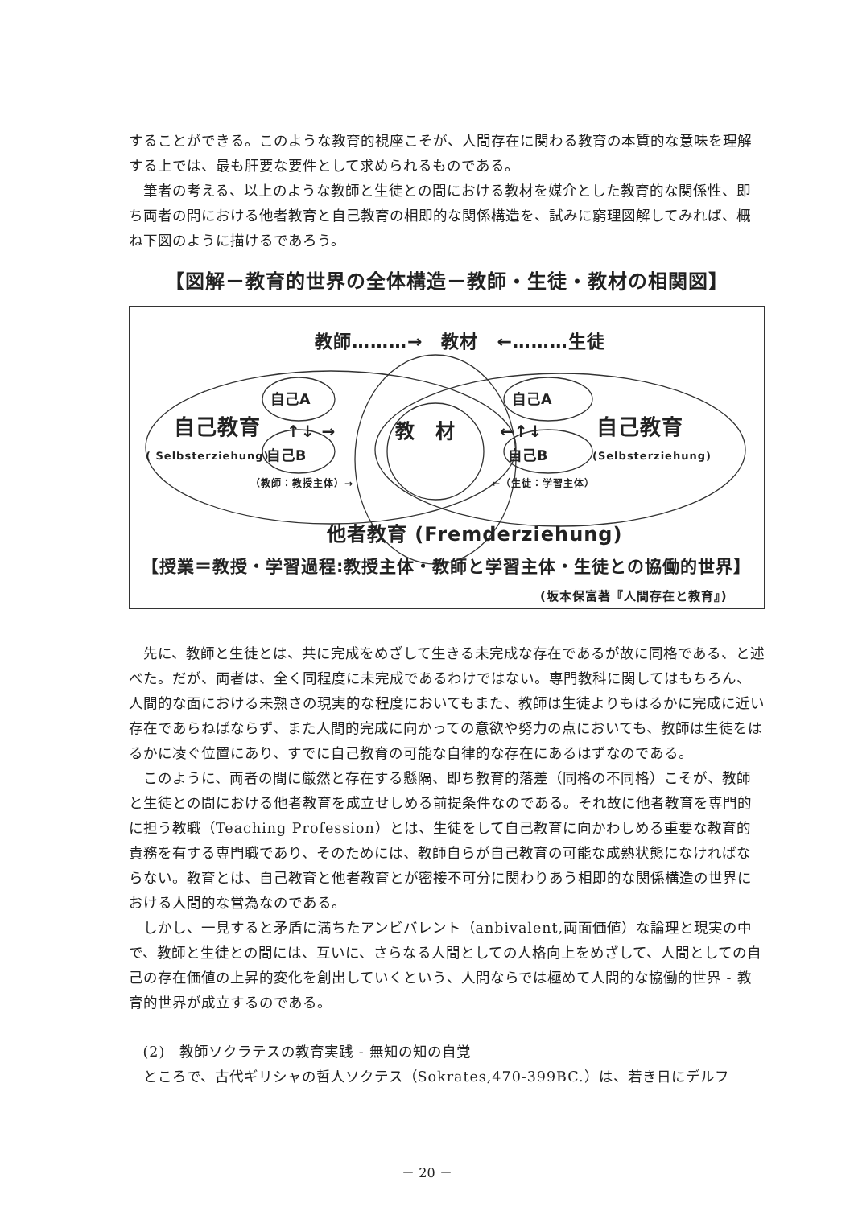することができる。このような教育的視座こそが、人間存在に関わる教育の本質的な意味を理解する上では、最も肝要な要件として求められるものである。
筆者の考える、以上のような教師と生徒との間における教材を媒介とした教育的な関係性、即ち両者の間における他者教育と自己教育の相即的な関係構造を、試みに窮理図解してみれば、概ね下図のように描けるであろう。
【図解－教育的世界の全体構造－教師・生徒・教材の相関図】
教師………→　教材　←………生徒
自己A 自己A
自己教育 ↑↓ → 教　材 ←↑↓ 自己教育
( Selbsterziehung) 自己B 自己B (Selbsterziehung)
（教師：教授主体）→ ←（生徒：学習主体）
他者教育 (Fremderziehung)
【授業＝教授・学習過程:教授主体・教師と学習主体・生徒との協働的世界】
(坂本保富著『人間存在と教育』)
先に、教師と生徒とは、共に完成をめざして生きる未完成な存在であるが故に同格である、と述べた。だが、両者は、全く同程度に未完成であるわけではない。専門教科に関してはもちろん、人間的な面における未熟さの現実的な程度においてもまた、教師は生徒よりもはるかに完成に近い存在であらねばならず、また人間的完成に向かっての意欲や努力の点においても、教師は生徒をはるかに凌ぐ位置にあり、すでに自己教育の可能な自律的な存在にあるはずなのである。
このように、両者の間に厳然と存在する懸隔、即ち教育的落差（同格の不同格）こそが、教師と生徒との間における他者教育を成立せしめる前提条件なのである。それ故に他者教育を専門的に担う教職（Teaching Profession）とは、生徒をして自己教育に向かわしめる重要な教育的責務を有する専門職であり、そのためには、教師自らが自己教育の可能な成熟状態になければならない。教育とは、自己教育と他者教育とが密接不可分に関わりあう相即的な関係構造の世界における人間的な営為なのである。
しかし、一見すると矛盾に満ちたアンビバレント（anbivalent,両面価値）な論理と現実の中で、教師と生徒との間には、互いに、さらなる人間としての人格向上をめざして、人間としての自己の存在価値の上昇的変化を創出していくという、人間ならでは極めて人間的な協働的世界 - 教育的世界が成立するのである。
(2)　教師ソクラテスの教育実践 - 無知の知の自覚
ところで、古代ギリシャの哲人ソクテス（Sokrates,470-399BC.）は、若き日にデルフ
－ 20 －